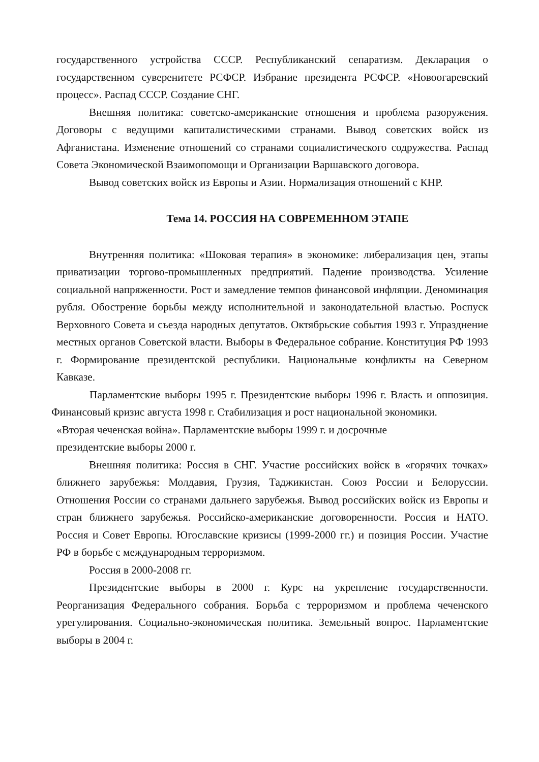государственного устройства СССР. Республиканский сепаратизм. Декларация о государственном суверенитете РСФСР. Избрание президента РСФСР. «Новоогаревский процесс». Распад СССР. Создание СНГ.
Внешняя политика: советско-американские отношения и проблема разоружения. Договоры с ведущими капиталистическими странами. Вывод советских войск из Афганистана. Изменение отношений со странами социалистического содружества. Распад Совета Экономической Взаимопомощи и Организации Варшавского договора.
Вывод советских войск из Европы и Азии. Нормализация отношений с КНР.
Тема 14. РОССИЯ НА СОВРЕМЕННОМ ЭТАПЕ
Внутренняя политика: «Шоковая терапия» в экономике: либерализация цен, этапы приватизации торгово-промышленных предприятий. Падение производства. Усиление социальной напряженности. Рост и замедление темпов финансовой инфляции. Деноминация рубля. Обострение борьбы между исполнительной и законодательной властью. Роспуск Верховного Совета и съезда народных депутатов. Октябрьские события 1993 г. Упразднение местных органов Советской власти. Выборы в Федеральное собрание. Конституция РФ 1993 г. Формирование президентской республики. Национальные конфликты на Северном Кавказе.
Парламентские выборы 1995 г. Президентские выборы 1996 г. Власть и оппозиция. Финансовый кризис августа 1998 г. Стабилизация и рост национальной экономики.
«Вторая чеченская война». Парламентские выборы 1999 г. и досрочные
президентские выборы 2000 г.
Внешняя политика: Россия в СНГ. Участие российских войск в «горячих точках» ближнего зарубежья: Молдавия, Грузия, Таджикистан. Союз России и Белоруссии. Отношения России со странами дальнего зарубежья. Вывод российских войск из Европы и стран ближнего зарубежья. Российско-американские договоренности. Россия и НАТО. Россия и Совет Европы. Югославские кризисы (1999-2000 гг.) и позиция России. Участие РФ в борьбе с международным терроризмом.
Россия в 2000-2008 гг.
Президентские выборы в 2000 г. Курс на укрепление государственности. Реорганизация Федерального собрания. Борьба с терроризмом и проблема чеченского урегулирования. Социально-экономическая политика. Земельный вопрос. Парламентские выборы в 2004 г.